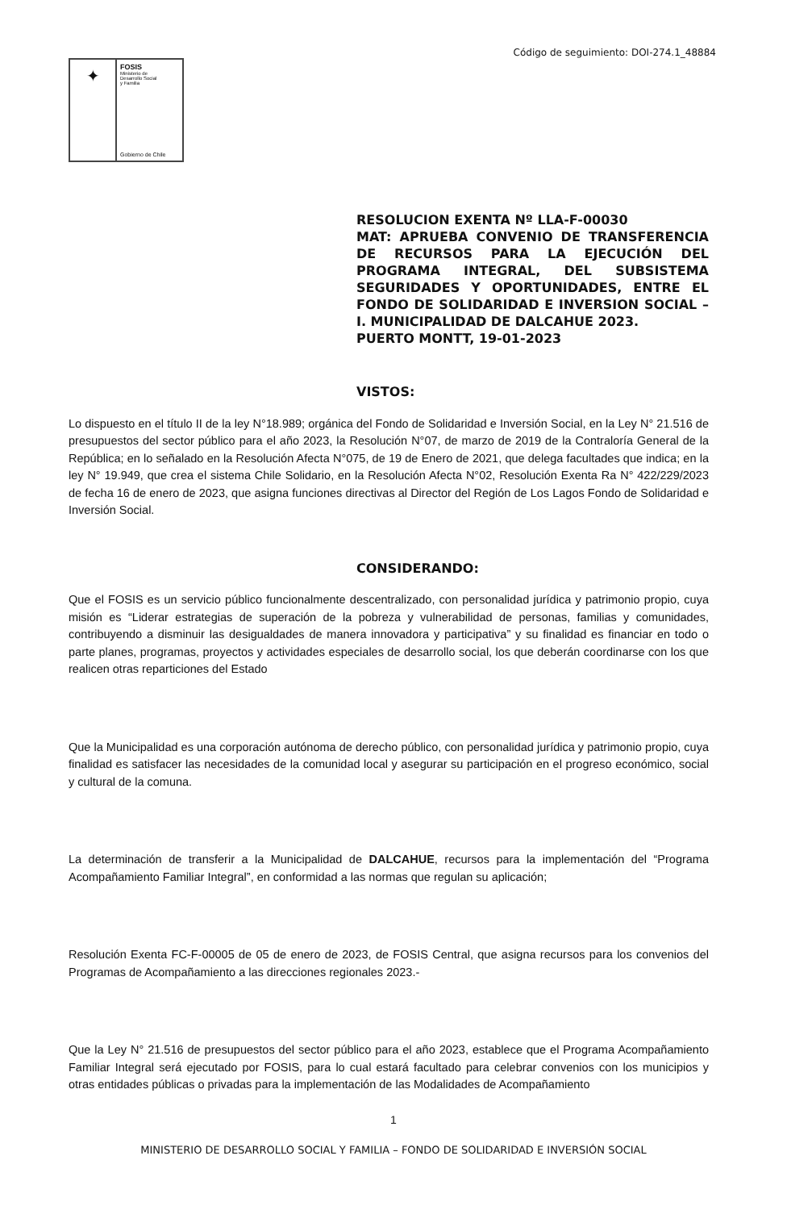Código de seguimiento: DOI-274.1_48884
✦
FOSIS
Ministerio de
Desarrollo Social
y Familia
Gobierno de Chile
RESOLUCION EXENTA Nº LLA-F-00030
MAT: APRUEBA CONVENIO DE TRANSFERENCIA DE RECURSOS PARA LA EJECUCIÓN DEL PROGRAMA INTEGRAL, DEL SUBSISTEMA SEGURIDADES Y OPORTUNIDADES, ENTRE EL FONDO DE SOLIDARIDAD E INVERSION SOCIAL – I. MUNICIPALIDAD DE DALCAHUE 2023.
PUERTO MONTT, 19-01-2023
VISTOS:
Lo dispuesto en el título II de la ley N°18.989; orgánica del Fondo de Solidaridad e Inversión Social, en la Ley N° 21.516 de presupuestos del sector público para el año 2023, la Resolución N°07, de marzo de 2019 de la Contraloría General de la República; en lo señalado en la Resolución Afecta N°075, de 19 de Enero de 2021, que delega facultades que indica; en la ley N° 19.949, que crea el sistema Chile Solidario, en la Resolución Afecta N°02, Resolución Exenta Ra N° 422/229/2023 de fecha 16 de enero de 2023, que asigna funciones directivas al Director del Región de Los Lagos Fondo de Solidaridad e Inversión Social.
CONSIDERANDO:
Que el FOSIS es un servicio público funcionalmente descentralizado, con personalidad jurídica y patrimonio propio, cuya misión es “Liderar estrategias de superación de la pobreza y vulnerabilidad de personas, familias y comunidades, contribuyendo a disminuir las desigualdades de manera innovadora y participativa” y su finalidad es financiar en todo o parte planes, programas, proyectos y actividades especiales de desarrollo social, los que deberán coordinarse con los que realicen otras reparticiones del Estado
Que la Municipalidad es una corporación autónoma de derecho público, con personalidad jurídica y patrimonio propio, cuya finalidad es satisfacer las necesidades de la comunidad local y asegurar su participación en el progreso económico, social y cultural de la comuna.
La determinación de transferir a la Municipalidad de DALCAHUE, recursos para la implementación del “Programa Acompañamiento Familiar Integral”, en conformidad a las normas que regulan su aplicación;
Resolución Exenta FC-F-00005 de 05 de enero de 2023, de FOSIS Central, que asigna recursos para los convenios del Programas de Acompañamiento a las direcciones regionales 2023.-
Que la Ley N° 21.516 de presupuestos del sector público para el año 2023, establece que el Programa Acompañamiento Familiar Integral será ejecutado por FOSIS, para lo cual estará facultado para celebrar convenios con los municipios y otras entidades públicas o privadas para la implementación de las Modalidades de Acompañamiento
1
MINISTERIO DE DESARROLLO SOCIAL Y FAMILIA – FONDO DE SOLIDARIDAD E INVERSIÓN SOCIAL